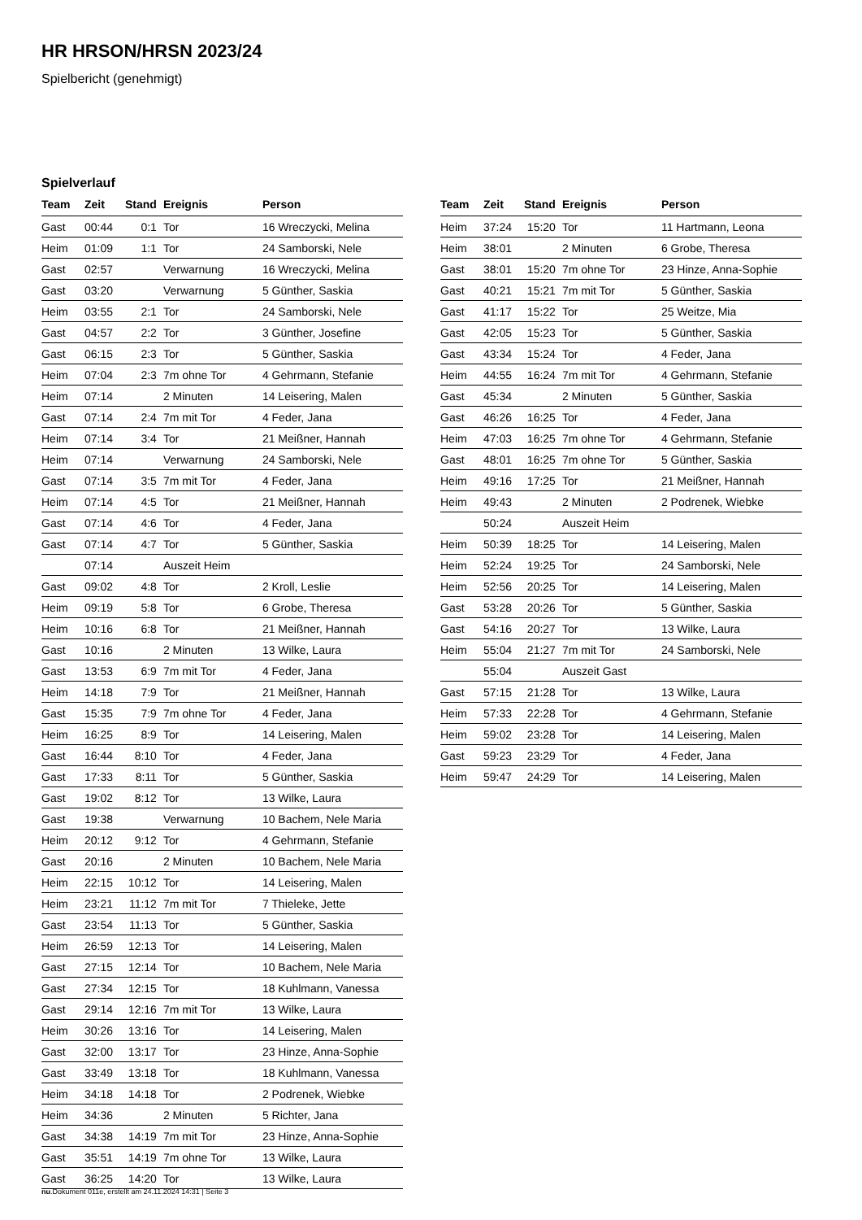HR HRSON/HRSN 2023/24
Spielbericht (genehmigt)
Spielverlauf
| Team | Zeit | Stand | Ereignis | Person |
| --- | --- | --- | --- | --- |
| Gast | 00:44 | 0:1 | Tor | 16 Wreczycki, Melina |
| Heim | 01:09 | 1:1 | Tor | 24 Samborski, Nele |
| Gast | 02:57 | | Verwarnung | 16 Wreczycki, Melina |
| Gast | 03:20 | | Verwarnung | 5 Günther, Saskia |
| Heim | 03:55 | 2:1 | Tor | 24 Samborski, Nele |
| Gast | 04:57 | 2:2 | Tor | 3 Günther, Josefine |
| Gast | 06:15 | 2:3 | Tor | 5 Günther, Saskia |
| Heim | 07:04 | 2:3 | 7m ohne Tor | 4 Gehrmann, Stefanie |
| Heim | 07:14 | | 2 Minuten | 14 Leisering, Malen |
| Gast | 07:14 | 2:4 | 7m mit Tor | 4 Feder, Jana |
| Heim | 07:14 | 3:4 | Tor | 21 Meißner, Hannah |
| Heim | 07:14 | | Verwarnung | 24 Samborski, Nele |
| Gast | 07:14 | 3:5 | 7m mit Tor | 4 Feder, Jana |
| Heim | 07:14 | 4:5 | Tor | 21 Meißner, Hannah |
| Gast | 07:14 | 4:6 | Tor | 4 Feder, Jana |
| Gast | 07:14 | 4:7 | Tor | 5 Günther, Saskia |
| | 07:14 | | Auszeit Heim | |
| Gast | 09:02 | 4:8 | Tor | 2 Kroll, Leslie |
| Heim | 09:19 | 5:8 | Tor | 6 Grobe, Theresa |
| Heim | 10:16 | 6:8 | Tor | 21 Meißner, Hannah |
| Gast | 10:16 | | 2 Minuten | 13 Wilke, Laura |
| Gast | 13:53 | 6:9 | 7m mit Tor | 4 Feder, Jana |
| Heim | 14:18 | 7:9 | Tor | 21 Meißner, Hannah |
| Gast | 15:35 | 7:9 | 7m ohne Tor | 4 Feder, Jana |
| Heim | 16:25 | 8:9 | Tor | 14 Leisering, Malen |
| Gast | 16:44 | 8:10 | Tor | 4 Feder, Jana |
| Gast | 17:33 | 8:11 | Tor | 5 Günther, Saskia |
| Gast | 19:02 | 8:12 | Tor | 13 Wilke, Laura |
| Gast | 19:38 | | Verwarnung | 10 Bachem, Nele Maria |
| Heim | 20:12 | 9:12 | Tor | 4 Gehrmann, Stefanie |
| Gast | 20:16 | | 2 Minuten | 10 Bachem, Nele Maria |
| Heim | 22:15 | 10:12 | Tor | 14 Leisering, Malen |
| Heim | 23:21 | 11:12 | 7m mit Tor | 7 Thieleke, Jette |
| Gast | 23:54 | 11:13 | Tor | 5 Günther, Saskia |
| Heim | 26:59 | 12:13 | Tor | 14 Leisering, Malen |
| Gast | 27:15 | 12:14 | Tor | 10 Bachem, Nele Maria |
| Gast | 27:34 | 12:15 | Tor | 18 Kuhlmann, Vanessa |
| Gast | 29:14 | 12:16 | 7m mit Tor | 13 Wilke, Laura |
| Heim | 30:26 | 13:16 | Tor | 14 Leisering, Malen |
| Gast | 32:00 | 13:17 | Tor | 23 Hinze, Anna-Sophie |
| Gast | 33:49 | 13:18 | Tor | 18 Kuhlmann, Vanessa |
| Heim | 34:18 | 14:18 | Tor | 2 Podrenek, Wiebke |
| Heim | 34:36 | | 2 Minuten | 5 Richter, Jana |
| Gast | 34:38 | 14:19 | 7m mit Tor | 23 Hinze, Anna-Sophie |
| Gast | 35:51 | 14:19 | 7m ohne Tor | 13 Wilke, Laura |
| Gast | 36:25 | 14:20 | Tor | 13 Wilke, Laura |
| Team | Zeit | Stand | Ereignis | Person |
| --- | --- | --- | --- | --- |
| Heim | 37:24 | 15:20 | Tor | 11 Hartmann, Leona |
| Heim | 38:01 | | 2 Minuten | 6 Grobe, Theresa |
| Gast | 38:01 | 15:20 | 7m ohne Tor | 23 Hinze, Anna-Sophie |
| Gast | 40:21 | 15:21 | 7m mit Tor | 5 Günther, Saskia |
| Gast | 41:17 | 15:22 | Tor | 25 Weitze, Mia |
| Gast | 42:05 | 15:23 | Tor | 5 Günther, Saskia |
| Gast | 43:34 | 15:24 | Tor | 4 Feder, Jana |
| Heim | 44:55 | 16:24 | 7m mit Tor | 4 Gehrmann, Stefanie |
| Gast | 45:34 | | 2 Minuten | 5 Günther, Saskia |
| Gast | 46:26 | 16:25 | Tor | 4 Feder, Jana |
| Heim | 47:03 | 16:25 | 7m ohne Tor | 4 Gehrmann, Stefanie |
| Gast | 48:01 | 16:25 | 7m ohne Tor | 5 Günther, Saskia |
| Heim | 49:16 | 17:25 | Tor | 21 Meißner, Hannah |
| Heim | 49:43 | | 2 Minuten | 2 Podrenek, Wiebke |
| | 50:24 | | Auszeit Heim | |
| Heim | 50:39 | 18:25 | Tor | 14 Leisering, Malen |
| Heim | 52:24 | 19:25 | Tor | 24 Samborski, Nele |
| Heim | 52:56 | 20:25 | Tor | 14 Leisering, Malen |
| Gast | 53:28 | 20:26 | Tor | 5 Günther, Saskia |
| Gast | 54:16 | 20:27 | Tor | 13 Wilke, Laura |
| Heim | 55:04 | 21:27 | 7m mit Tor | 24 Samborski, Nele |
| | 55:04 | | Auszeit Gast | |
| Gast | 57:15 | 21:28 | Tor | 13 Wilke, Laura |
| Heim | 57:33 | 22:28 | Tor | 4 Gehrmann, Stefanie |
| Heim | 59:02 | 23:28 | Tor | 14 Leisering, Malen |
| Gast | 59:23 | 23:29 | Tor | 4 Feder, Jana |
| Heim | 59:47 | 24:29 | Tor | 14 Leisering, Malen |
nu.Dokument 011e, erstellt am 24.11.2024 14:31 | Seite 3